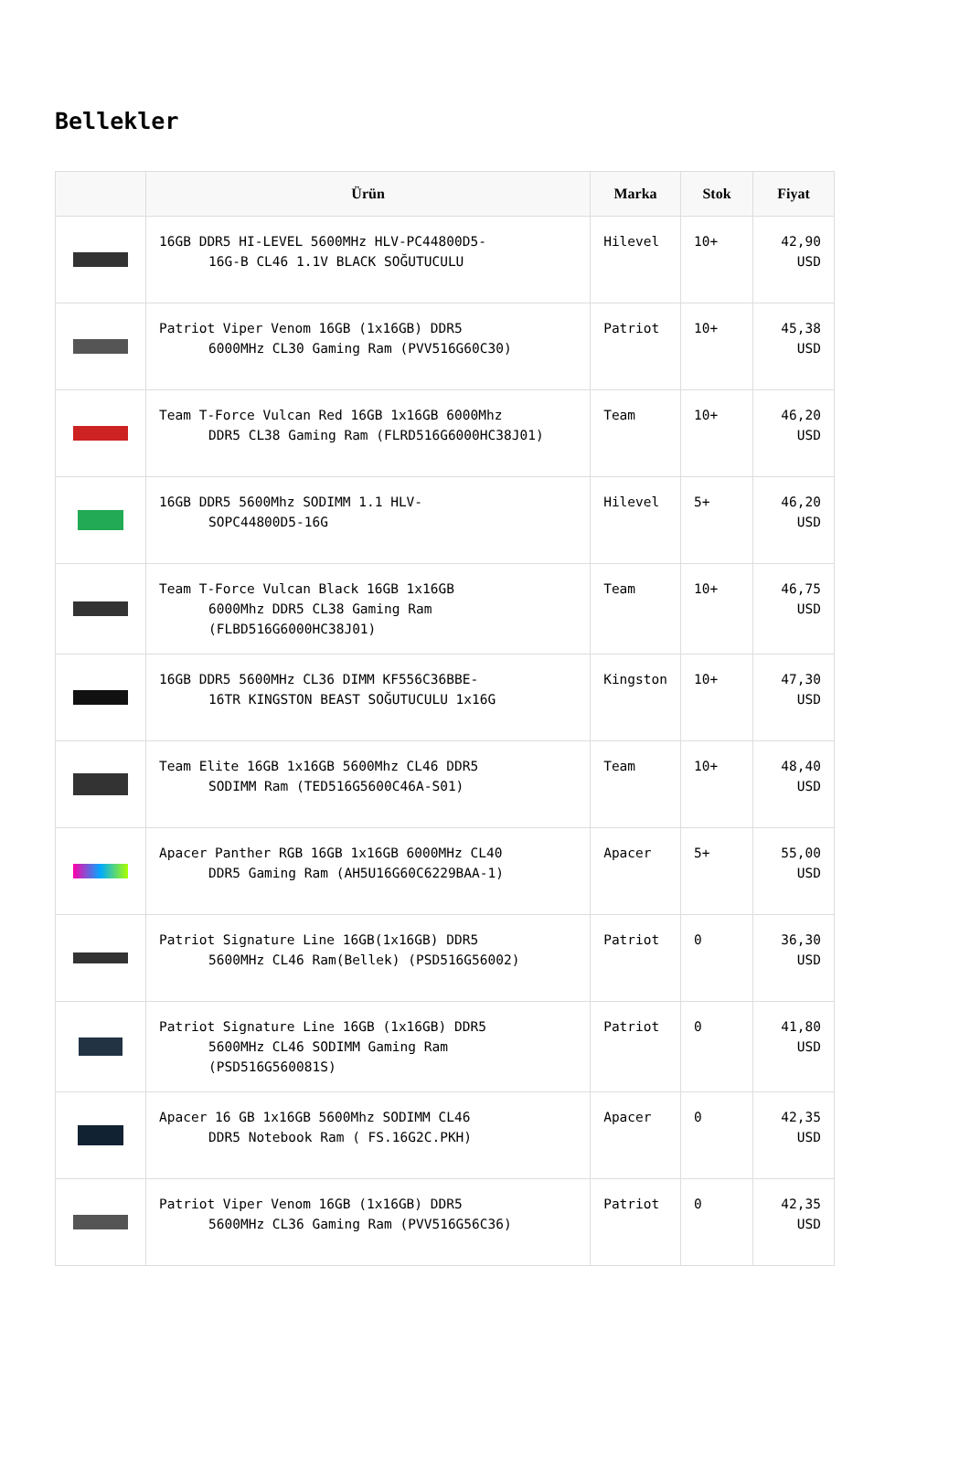Bellekler
| | Ürün | Marka | Stok | Fiyat |
| --- | --- | --- | --- | --- |
| | 16GB DDR5 HI-LEVEL 5600MHz HLV-PC44800D5- 16G-B CL46 1.1V BLACK SOĞUTUCULU | Hilevel | 10+ | 42,90 USD |
| | Patriot Viper Venom 16GB (1x16GB) DDR5 6000MHz CL30 Gaming Ram (PVV516G60C30) | Patriot | 10+ | 45,38 USD |
| | Team T-Force Vulcan Red 16GB 1x16GB 6000Mhz DDR5 CL38 Gaming Ram (FLRD516G6000HC38J01) | Team | 10+ | 46,20 USD |
| | 16GB DDR5 5600Mhz SODIMM 1.1 HLV- SOPC44800D5-16G | Hilevel | 5+ | 46,20 USD |
| | Team T-Force Vulcan Black 16GB 1x16GB 6000Mhz DDR5 CL38 Gaming Ram (FLBD516G6000HC38J01) | Team | 10+ | 46,75 USD |
| | 16GB DDR5 5600MHz CL36 DIMM KF556C36BBE- 16TR KINGSTON BEAST SOĞUTUCULU 1x16G | Kingston | 10+ | 47,30 USD |
| | Team Elite 16GB 1x16GB 5600Mhz CL46 DDR5 SODIMM Ram (TED516G5600C46A-S01) | Team | 10+ | 48,40 USD |
| | Apacer Panther RGB 16GB 1x16GB 6000MHz CL40 DDR5 Gaming Ram (AH5U16G60C6229BAA-1) | Apacer | 5+ | 55,00 USD |
| | Patriot Signature Line 16GB(1x16GB) DDR5 5600MHz CL46 Ram(Bellek) (PSD516G56002) | Patriot | 0 | 36,30 USD |
| | Patriot Signature Line 16GB (1x16GB) DDR5 5600MHz CL46 SODIMM Gaming Ram (PSD516G560081S) | Patriot | 0 | 41,80 USD |
| | Apacer 16 GB 1x16GB 5600Mhz SODIMM CL46 DDR5 Notebook Ram ( FS.16G2C.PKH) | Apacer | 0 | 42,35 USD |
| | Patriot Viper Venom 16GB (1x16GB) DDR5 5600MHz CL36 Gaming Ram (PVV516G56C36) | Patriot | 0 | 42,35 USD |